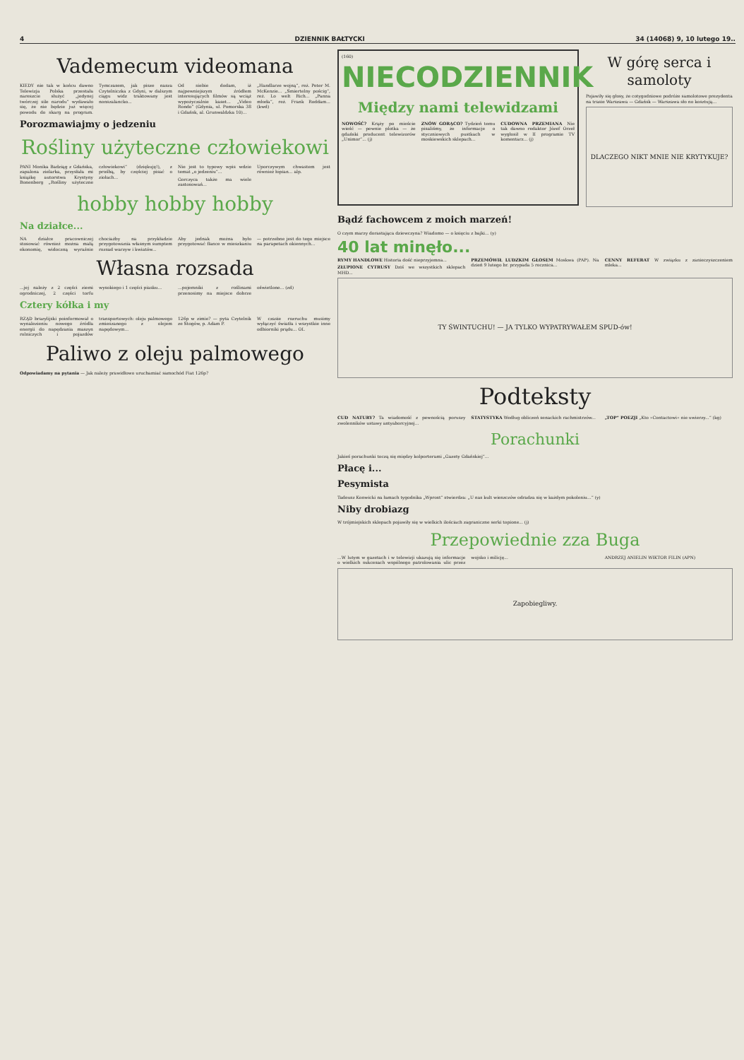4 DZIENNIK BAŁTYCKI 34 (14068) 9, 10 lutego 19..
Vademecum videomana
KIEDY nie tak w końcu dawno Telewizja Polska przestała nareszcie służyć „jedynej twórczej sile narodu” wydawało się, że nie będzie już więcej powodu do skarg na program. Tymczasem, jak pisze nasza Czytelniczka z Gdyni, w dalszym ciągu widz traktowany jest nonszalancko...
Od siebie dodam, iż najpewniejszym źródłem interesujących filmów są wciąż wypożyczalnie kaset... „Video Rondo” (Gdynia, ul. Pomorska 38 i Gdańsk, al. Grunwaldzka 10)...
„Handlarze wojną”, reż. Peter M. McKenzie... „Smiertelny pościg”, reż. Lo welt Rich... „Panna młoda”, reż. Frank Roddam... (kwd)
Porozmawiajmy o jedzeniu
Rośliny użyteczne człowiekowi
PANI Monika Badziąg z Gdańska, zapalona zielarka, przysłała mi książkę autorstwa Krystyny Bonenberg „Rośliny użyteczne człowiekowi” (dziękuję!), z prośbą, by częściej pisać o ziołach...
Nie jest to typowy wpis wdzie temat „o jedzeniu”...
Gorczyca także ma wiele zastosowań...
Uporczywym chwastem jest również łopian... alp.
hobby hobby hobby
Na działce...
NA działce pracowniczej stosować również można małą ekonomię, widoczną wyraźnie chociażby na przykładzie przygotowania własnym sumptem rozsad warzyw i kwiatów...
Aby jednak można było przygotować flance w mieszkaniu — potrzebne jest do tego miejsce na parapetach okiennych...
Własna rozsada
...jej należy z 2 części ziemi ogrodniczej, 2 części torfu wysokiego i 1 części piasku...
...pojemniki z roślinami przenosimy na miejsce dobrze oświetlone... (zd)
Cztery kółka i my
RZĄD brazylijski poinformował o wynalezieniu nowego źródła energii do napędzania maszyn rolniczych i pojazdów transportowych: oleju palmowego zmieszanego z olejem napędowym...
126p w zimie? — pyta Czytelnik ze Stogów, p. Adam P.
W czasie rozruchu musimy wyłączyć światła i wszystkie inne odbiorniki prądu... OL
Paliwo z oleju palmowego
Odpowiadamy na pytania — Jak należy prawidłowo uruchamiać samochód Fiat 126p?
(160)
NIECODZIENNIK
Między nami telewidzami
NOWOŚĆ? Krąży po mieście wieść — pewnie plotka — że gdański producent telewizorów „Unimor”... (j)
ZNÓW GORĄCO? Tydzień temu pisaliśmy, że informacje o styczniowych pustkach w moskiewskich sklepach...
CUDOWNA PRZEMIANA Nie tak dawno redaktor Józef Orzeł wygłosił w II programie TV komentarz... (j)
W górę serca i samoloty
Pojawiły się głosy, że cotygodniowe podróże samolotowe prezydenta na trasie Warszawa — Gdańsk — Warszawa sło no kosztują...
DLACZEGO NIKT MNIE NIE KRYTYKUJE?
Bądź fachowcem z moich marzeń!
O czym marzy dorastająca dziewczyna? Wiadomo — o księciu z bajki... (y)
40 lat minęło...
RYMY HANDLOWE Historia dość nieprzyjemna...
ZŁUPIONE CYTRUSY Dziś we wszystkich sklepach MHD...
PRZEMÓWIŁ LUDZKIM GŁOSEM Moskwa (PAP). Na dzień 9 lutego br. przypada 5 rocznica...
CENNY REFERAT W związku z zanieczyszczeniem mleka...
TY ŚWINTUCHU! — JA TYLKO WYPATRYWAŁEM SPUD-ów!
Podteksty
CUD NATURY? Ta wiadomość z pewnością poruszy zwolenników ustawy antyaborcyjnej...
STATYSTYKA Według obliczeń senackich rachmistrzów...
„TOP” POEZJI „Kto »Contactowi« nie uwierzy...” (kg)
Porachunki
Jakieś porachunki toczą się między kolporterami „Gazety Gdańskiej”...
Płacę i...
Pesymista
Tadeusz Konwicki na łamach tygodnika „Wprost” stwierdza: „U nas kult wieszczów odradza się w każdym pokoleniu...” (y)
Niby drobiazg
W trójmiejskich sklepach pojawiły się w wielkich ilościach zagraniczne serki topione... (j)
Przepowiednie zza Buga
...W lutym w gazetach i w telewizji ukazują się informacje o wielkich sukcesach wspólnego patrolowania ulic przez wojsko i milicję...
ANDRZEJ ANIELIN WIKTOR FILIN (APN)
Zapobiegliwy.